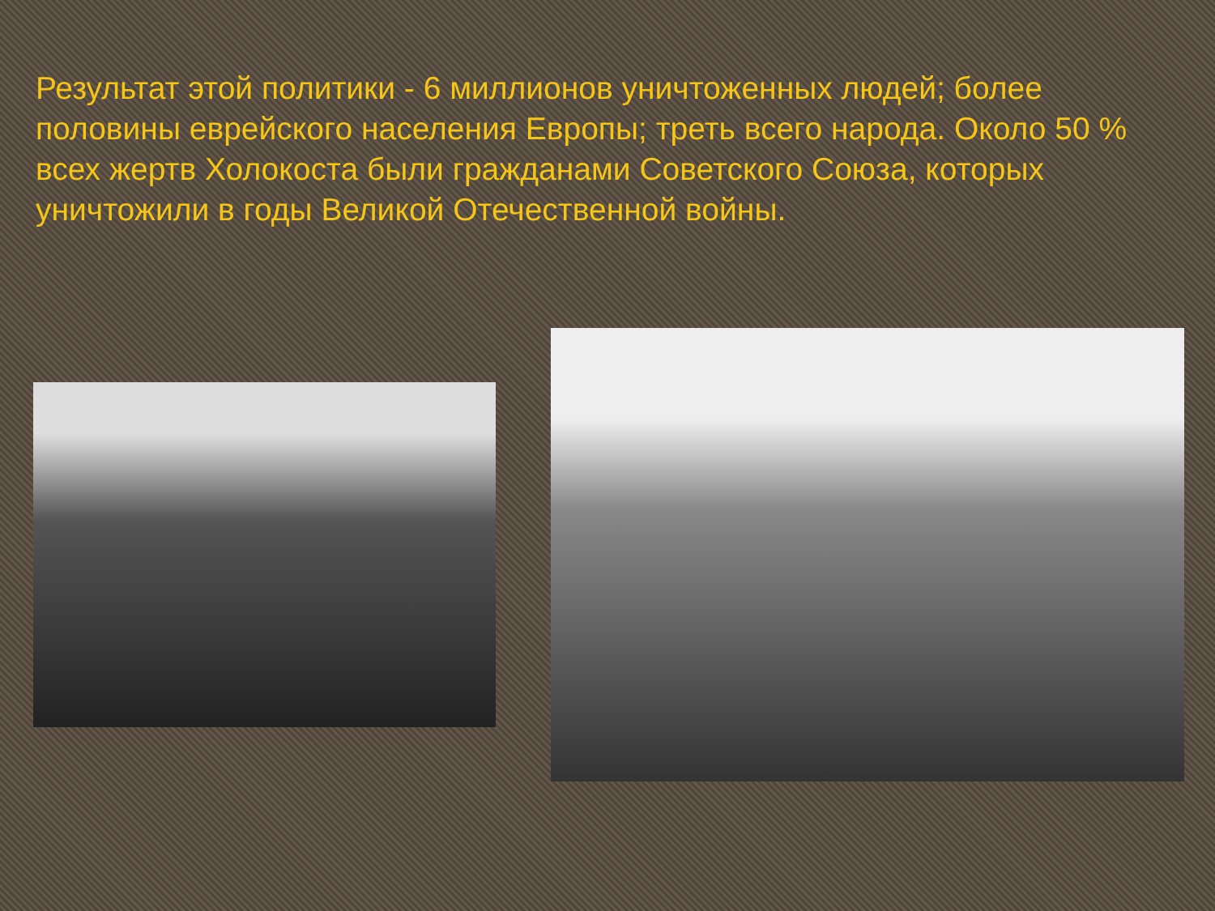Результат этой политики - 6 миллионов уничтоженных людей; более половины еврейского населения Европы; треть всего народа. Около 50 % всех жертв Холокоста были гражданами Советского Союза, которых уничтожили в годы Великой Отечественной войны.